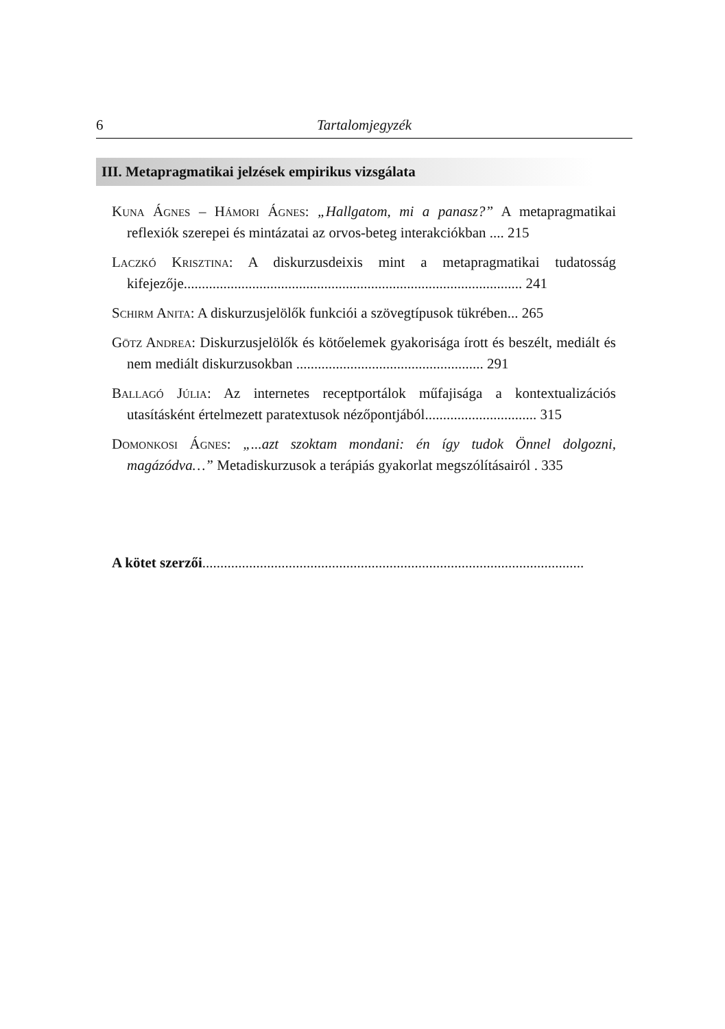6 Tartalomjegyzék
III. Metapragmatikai jelzések empirikus vizsgálata
Kuna Ágnes – Hámori Ágnes: „Hallgatom, mi a panasz?” A metapragmatikai reflexiók szerepei és mintázatai az orvos-beteg interakciókban .... 215
Laczkó Krisztina: A diskurzusdeixis mint a metapragmatikai tudatosság kifejezője.............................................................................................. 241
Schirm Anita: A diskurzusjelölők funkciói a szövegtípusok tükrében... 265
Götz Andrea: Diskurzusjelölők és kötőelemek gyakorisága írott és beszélt, mediált és nem mediált diskurzusokban .................................................... 291
Ballagó Júlia: Az internetes receptportálok műfajisága a kontextualizációs utasításként értelmezett paratextusok nézőpontjából............................... 315
Domonkosi Ágnes: „...azt szoktam mondani: én így tudok Önnel dolgozni, magázódva…” Metadiskurzusok a terápiás gyakorlat megszólításairól . 335
A kötet szerzői..........................................................................................................